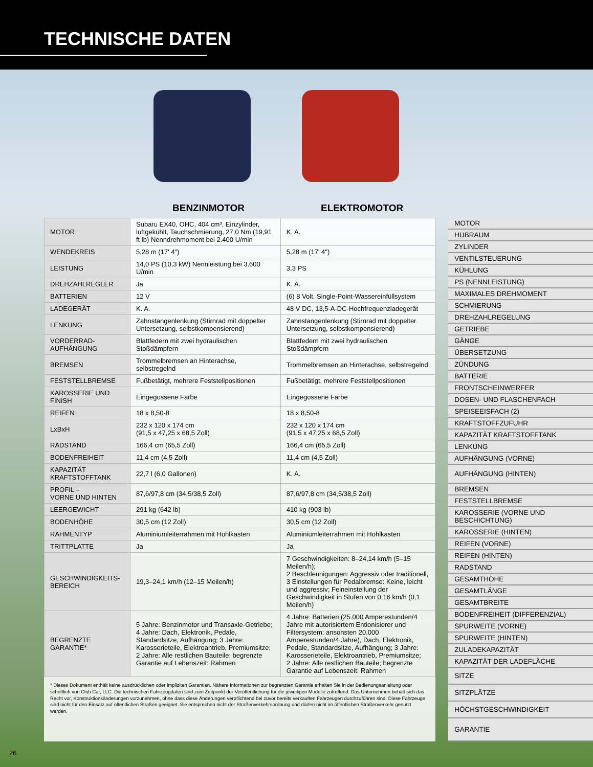TECHNISCHE DATEN
BENZINMOTOR ELEKTROMOTOR
| MOTOR | Subaru EX40, OHC, 404 cm³, Einzylinder, luftgekühlt, Tauchschmierung, 27,0 Nm (19,91 ft lb) Nenndrehmoment bei 2.400 U/min | K. A. |
| WENDEKREIS | 5,28 m (17' 4") | 5,28 m (17' 4") |
| LEISTUNG | 14,0 PS (10,3 kW) Nennleistung bei 3.600 U/min | 3,3 PS |
| DREHZAHLREGLER | Ja | K. A. |
| BATTERIEN | 12 V | (6) 8 Volt, Single-Point-Wassereinfüllsystem |
| LADEGERÄT | K. A. | 48 V DC, 13,5-A-DC-Hochfrequenzladegerät |
| LENKUNG | Zahnstangenlenkung (Stirnrad mit doppelter Untersetzung, selbstkompensierend) | Zahnstangenlenkung (Stirnrad mit doppelter Untersetzung, selbstkompensierend) |
| VORDERRAD- AUFHÄNGUNG | Blattfedern mit zwei hydraulischen Stoßdämpfern | Blattfedern mit zwei hydraulischen Stoßdämpfern |
| BREMSEN | Trommelbremsen an Hinterachse, selbstregelnd | Trommelbremsen an Hinterachse, selbstregelnd |
| FESTSTELLBREMSE | Fußbetätigt, mehrere Feststellpositionen | Fußbetätigt, mehrere Feststellpositionen |
| KAROSSERIE UND FINISH | Eingegossene Farbe | Eingegossene Farbe |
| REIFEN | 18 x 8,50-8 | 18 x 8,50-8 |
| LxBxH | 232 x 120 x 174 cm (91,5 x 47,25 x 68,5 Zoll) | 232 x 120 x 174 cm (91,5 x 47,25 x 68,5 Zoll) |
| RADSTAND | 166,4 cm (65,5 Zoll) | 166,4 cm (65,5 Zoll) |
| BODENFREIHEIT | 11,4 cm (4,5 Zoll) | 11,4 cm (4,5 Zoll) |
| KAPAZITÄT KRAFTSTOFFTANK | 22,7 l (6,0 Gallonen) | K. A. |
| PROFIL – VORNE UND HINTEN | 87,6/97,8 cm (34,5/38,5 Zoll) | 87,6/97,8 cm (34,5/38,5 Zoll) |
| LEERGEWICHT | 291 kg (642 lb) | 410 kg (903 lb) |
| BODENHÖHE | 30,5 cm (12 Zoll) | 30,5 cm (12 Zoll) |
| RAHMENTYP | Aluminiumleiterrahmen mit Hohlkasten | Aluminiumleiterrahmen mit Hohlkasten |
| TRITTPLATTE | Ja | Ja |
| GESCHWINDIGKEITS- BEREICH | 19,3–24,1 km/h (12–15 Meilen/h) | 7 Geschwindigkeiten: 8–24,14 km/h (5–15 Meilen/h); 2 Beschleunigungen: Aggressiv oder traditionell, 3 Einstellungen für Pedalbremse: Keine, leicht und aggressiv; Feineinstellung der Geschwindigkeit in Stufen von 0,16 km/h (0,1 Meilen/h) |
| BEGRENZTE GARANTIE* | 5 Jahre: Benzinmotor und Transaxle-Getriebe; 4 Jahre: Dach, Elektronik, Pedale, Standardsitze, Aufhängung; 3 Jahre: Karosserieteile, Elektroantrieb, Premiumsitze; 2 Jahre: Alle restlichen Bauteile; begrenzte Garantie auf Lebenszeit: Rahmen | 4 Jahre: Batterien (25.000 Amperestunden/4 Jahre mit autorisiertem Entionisierer und Filtersystem; ansonsten 20.000 Amperestunden/4 Jahre), Dach, Elektronik, Pedale, Standardsitze, Aufhängung; 3 Jahre: Karosserieteile, Elektroantrieb, Premiumsitze; 2 Jahre: Alle restlichen Bauteile; begrenzte Garantie auf Lebenszeit: Rahmen |
* Dieses Dokument enthält keine ausdrücklichen oder impliziten Garantien. Nähere Informationen zur begrenzten Garantie erhalten Sie in der Bedienungsanleitung oder schriftlich von Club Car, LLC. Die technischen Fahrzeugdaten sind zum Zeitpunkt der Veröffentlichung für die jeweiligen Modelle zutreffend. Das Unternehmen behält sich das Recht vor, Konstruktionsänderungen vorzunehmen, ohne dass diese Änderungen verpflichtend bei zuvor bereits verkauften Fahrzeugen durchzuführen sind. Diese Fahrzeuge sind nicht für den Einsatz auf öffentlichen Straßen geeignet. Sie entsprechen nicht der Straßenverkehrsordnung und dürfen nicht im öffentlichen Straßenverkehr genutzt werden.
MOTOR
HUBRAUM
ZYLINDER
VENTILSTEUERUNG
KÜHLUNG
PS (NENNLEISTUNG)
MAXIMALES DREHMOMENT
SCHMIERUNG
DREHZAHLREGELUNG
GETRIEBE
GÄNGE
ÜBERSETZUNG
ZÜNDUNG
BATTERIE
FRONTSCHEINWERFER
DOSEN- UND FLASCHENFACH
SPEISEEISFACH (2)
KRAFTSTOFFZUFUHR
KAPAZITÄT KRAFTSTOFFTANK
LENKUNG
AUFHÄNGUNG (VORNE)
AUFHÄNGUNG (HINTEN)
BREMSEN
FESTSTELLBREMSE
KAROSSERIE (VORNE UND BESCHICHTUNG)
KAROSSERIE (HINTEN)
REIFEN (VORNE)
REIFEN (HINTEN)
RADSTAND
GESAMTHÖHE
GESAMTLÄNGE
GESAMTBREITE
BODENFREIHEIT (DIFFERENZIAL)
SPURWEITE (VORNE)
SPURWEITE (HINTEN)
ZULADEKAPAZITÄT
KAPAZITÄT DER LADEFLÄCHE
SITZE
SITZPLÄTZE
HÖCHSTGESCHWINDIGKEIT
GARANTIE
26